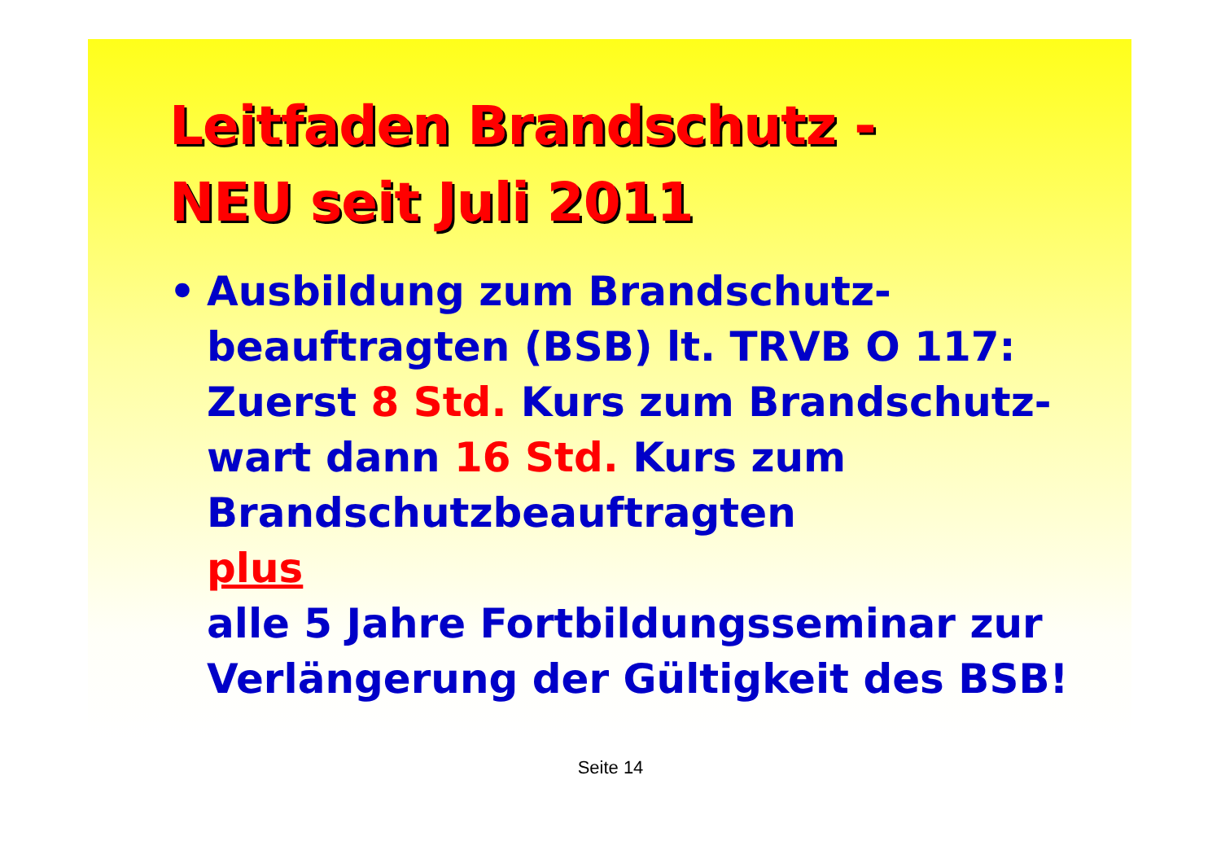Leitfaden Brandschutz -
NEU seit Juli 2011
• Ausbildung zum Brandschutz-
beauftragten (BSB) lt. TRVB O 117:
Zuerst 8 Std. Kurs zum Brandschutz-
wart dann 16 Std. Kurs zum
Brandschutzbeauftragten
plus
alle 5 Jahre Fortbildungsseminar zur
Verlängerung der Gültigkeit des BSB!
Seite 14